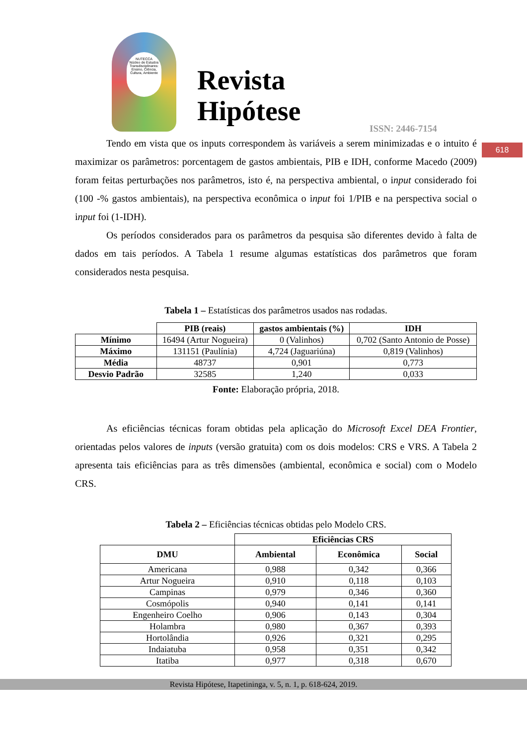NUTECCA
Núcleo de Estudos Transdisciplinares: Ensino, Ciência, Cultura, Ambiente
Revista
Hipótese
ISSN: 2446-7154
618
Tendo em vista que os inputs correspondem às variáveis a serem minimizadas e o intuito é maximizar os parâmetros: porcentagem de gastos ambientais, PIB e IDH, conforme Macedo (2009) foram feitas perturbações nos parâmetros, isto é, na perspectiva ambiental, o input considerado foi (100 -% gastos ambientais), na perspectiva econômica o input foi 1/PIB e na perspectiva social o input foi (1-IDH).
Os períodos considerados para os parâmetros da pesquisa são diferentes devido à falta de dados em tais períodos. A Tabela 1 resume algumas estatísticas dos parâmetros que foram considerados nesta pesquisa.
Tabela 1 – Estatísticas dos parâmetros usados nas rodadas.
| | PIB (reais) | gastos ambientais (%) | IDH |
| --- | --- | --- | --- |
| Mínimo | 16494 (Artur Nogueira) | 0 (Valinhos) | 0,702 (Santo Antonio de Posse) |
| Máximo | 131151 (Paulínia) | 4,724 (Jaguariúna) | 0,819 (Valinhos) |
| Média | 48737 | 0,901 | 0,773 |
| Desvio Padrão | 32585 | 1,240 | 0,033 |
Fonte: Elaboração própria, 2018.
As eficiências técnicas foram obtidas pela aplicação do Microsoft Excel DEA Frontier, orientadas pelos valores de inputs (versão gratuita) com os dois modelos: CRS e VRS. A Tabela 2 apresenta tais eficiências para as três dimensões (ambiental, econômica e social) com o Modelo CRS.
Tabela 2 – Eficiências técnicas obtidas pelo Modelo CRS.
| | Eficiências CRS | | |
| --- | --- | --- | --- |
| DMU | Ambiental | Econômica | Social |
| Americana | 0,988 | 0,342 | 0,366 |
| Artur Nogueira | 0,910 | 0,118 | 0,103 |
| Campinas | 0,979 | 0,346 | 0,360 |
| Cosmópolis | 0,940 | 0,141 | 0,141 |
| Engenheiro Coelho | 0,906 | 0,143 | 0,304 |
| Holambra | 0,980 | 0,367 | 0,393 |
| Hortolândia | 0,926 | 0,321 | 0,295 |
| Indaiatuba | 0,958 | 0,351 | 0,342 |
| Itatiba | 0,977 | 0,318 | 0,670 |
Revista Hipótese, Itapetininga, v. 5, n. 1, p. 618-624, 2019.